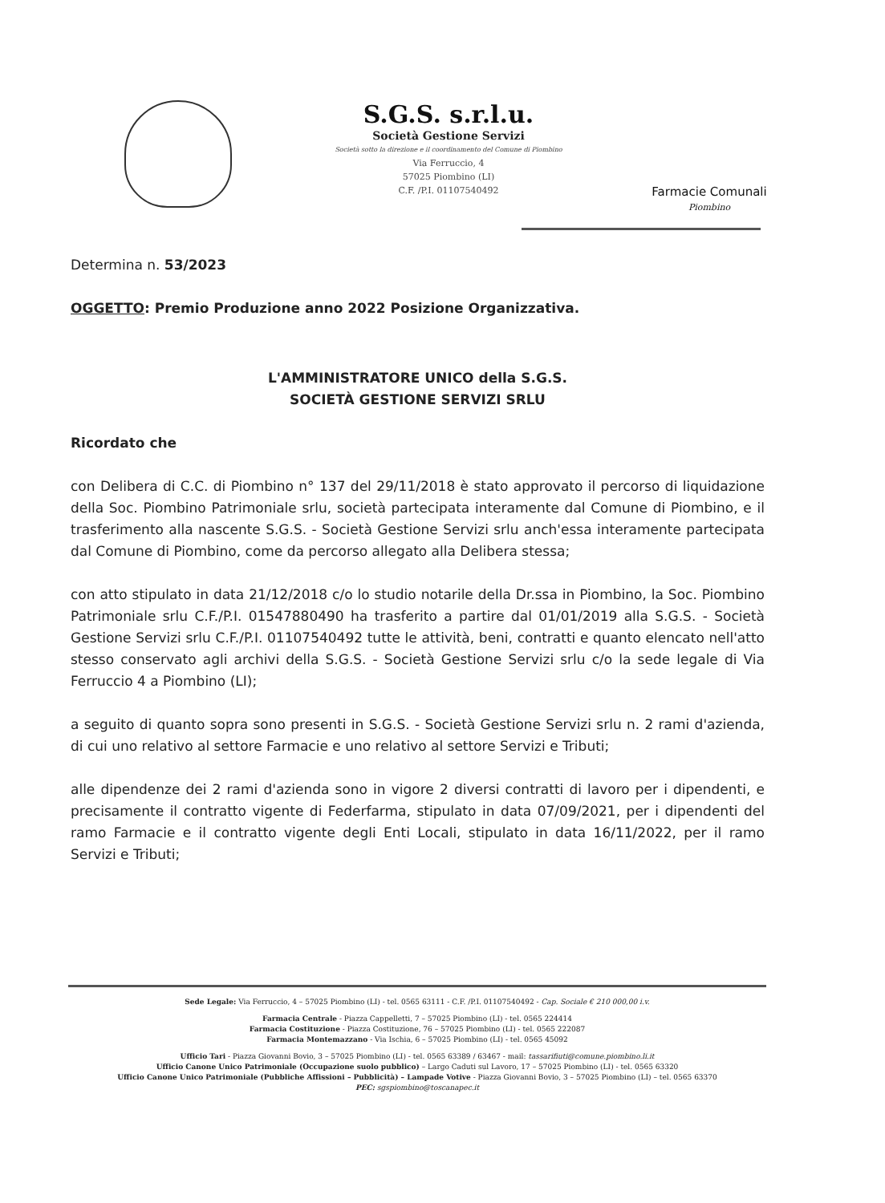S.G.S. s.r.l.u.
Società Gestione Servizi
Società sotto la direzione e il coordinamento del Comune di Piombino
Via Ferruccio, 4
57025 Piombino (LI)
C.F. /P.I. 01107540492
Farmacie Comunali
Piombino
Determina n. 53/2023
OGGETTO: Premio Produzione anno 2022 Posizione Organizzativa.
L'AMMINISTRATORE UNICO della S.G.S.
SOCIETÀ GESTIONE SERVIZI SRLU
Ricordato che
con Delibera di C.C. di Piombino n° 137 del 29/11/2018 è stato approvato il percorso di liquidazione della Soc. Piombino Patrimoniale srlu, società partecipata interamente dal Comune di Piombino, e il trasferimento alla nascente S.G.S. - Società Gestione Servizi srlu anch'essa interamente partecipata dal Comune di Piombino, come da percorso allegato alla Delibera stessa;
con atto stipulato in data 21/12/2018 c/o lo studio notarile della Dr.ssa in Piombino, la Soc. Piombino Patrimoniale srlu C.F./P.I. 01547880490 ha trasferito a partire dal 01/01/2019 alla S.G.S. - Società Gestione Servizi srlu C.F./P.I. 01107540492 tutte le attività, beni, contratti e quanto elencato nell'atto stesso conservato agli archivi della S.G.S. - Società Gestione Servizi srlu c/o la sede legale di Via Ferruccio 4 a Piombino (LI);
a seguito di quanto sopra sono presenti in S.G.S. - Società Gestione Servizi srlu n. 2 rami d'azienda, di cui uno relativo al settore Farmacie e uno relativo al settore Servizi e Tributi;
alle dipendenze dei 2 rami d'azienda sono in vigore 2 diversi contratti di lavoro per i dipendenti, e precisamente il contratto vigente di Federfarma, stipulato in data 07/09/2021, per i dipendenti del ramo Farmacie e il contratto vigente degli Enti Locali, stipulato in data 16/11/2022, per il ramo Servizi e Tributi;
Sede Legale: Via Ferruccio, 4 – 57025 Piombino (LI) - tel. 0565 63111 - C.F. /P.I. 01107540492 - Cap. Sociale € 210 000,00 i.v.
Farmacia Centrale - Piazza Cappelletti, 7 – 57025 Piombino (LI) - tel. 0565 224414
Farmacia Costituzione - Piazza Costituzione, 76 – 57025 Piombino (LI) - tel. 0565 222087
Farmacia Montemazzano - Via Ischia, 6 – 57025 Piombino (LI) - tel. 0565 45092
Ufficio Tari - Piazza Giovanni Bovio, 3 – 57025 Piombino (LI) - tel. 0565 63389 / 63467 - mail: tassarifiuti@comune.piombino.li.it
Ufficio Canone Unico Patrimoniale (Occupazione suolo pubblico) – Largo Caduti sul Lavoro, 17 – 57025 Piombino (LI) - tel. 0565 63320
Ufficio Canone Unico Patrimoniale (Pubbliche Affissioni – Pubblicità) – Lampade Votive - Piazza Giovanni Bovio, 3 – 57025 Piombino (LI) – tel. 0565 63370
PEC: sgspiombino@toscanapec.it